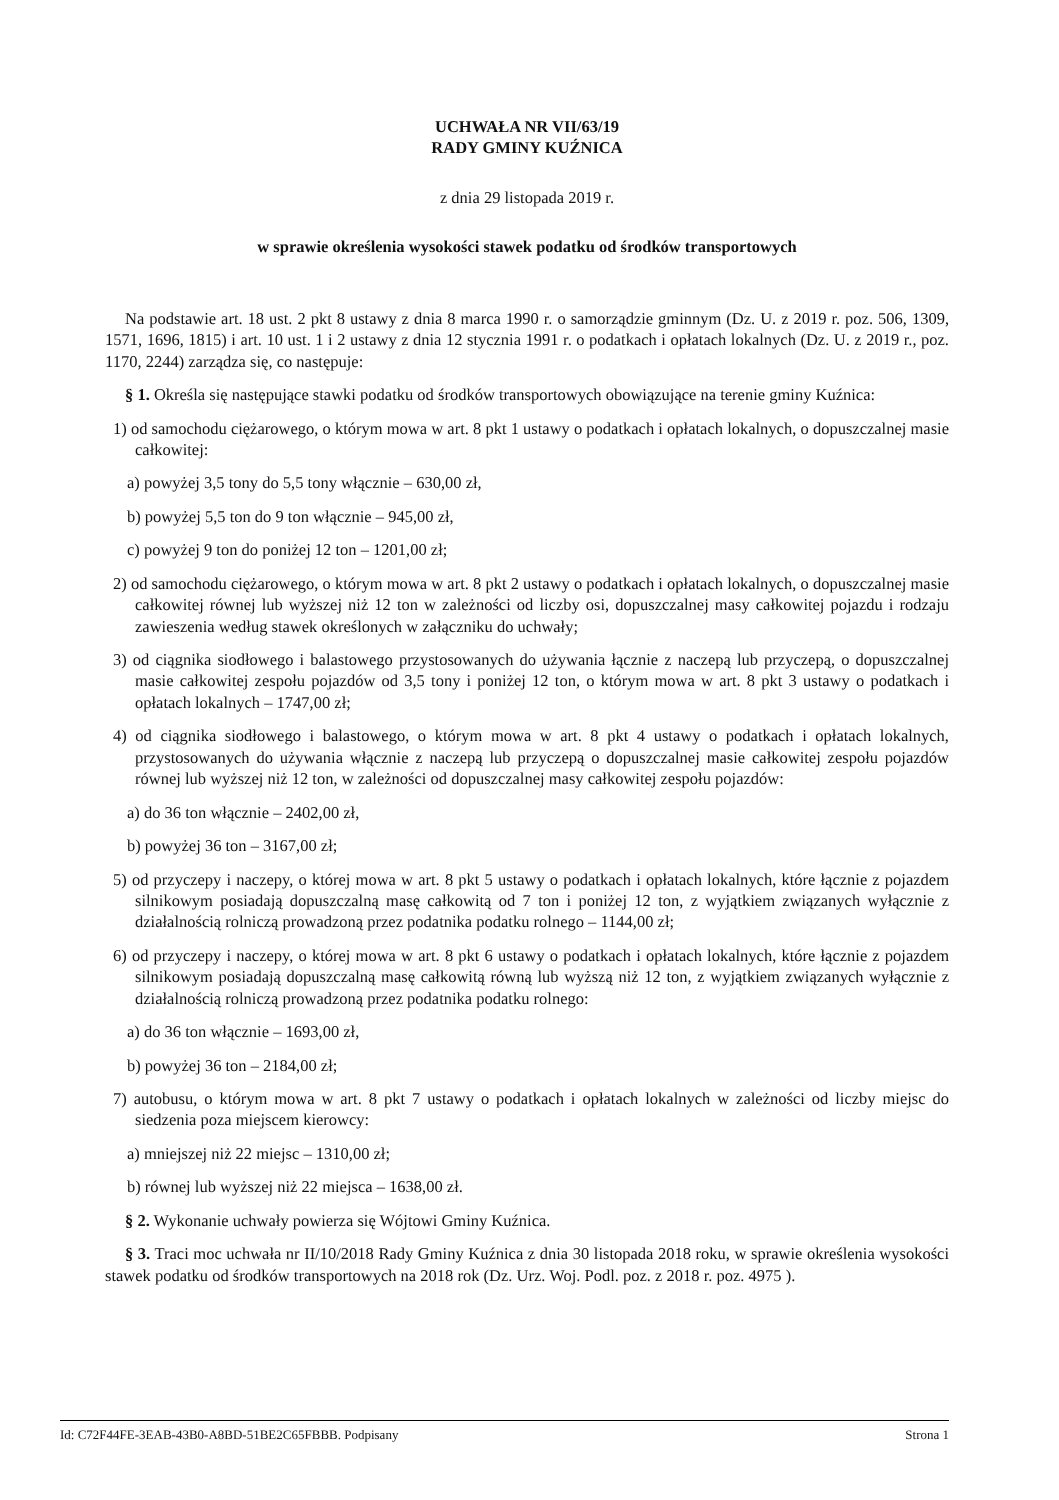UCHWAŁA NR VII/63/19
RADY GMINY KUŹNICA
z dnia 29 listopada 2019 r.
w sprawie określenia wysokości stawek podatku od środków transportowych
Na podstawie art. 18 ust. 2 pkt 8 ustawy z dnia 8 marca 1990 r. o samorządzie gminnym (Dz. U. z 2019 r. poz. 506, 1309, 1571, 1696, 1815) i art. 10 ust. 1 i 2 ustawy z dnia 12 stycznia 1991 r. o podatkach i opłatach lokalnych (Dz. U. z 2019 r., poz. 1170, 2244) zarządza się, co następuje:
§ 1. Określa się następujące stawki podatku od środków transportowych obowiązujące na terenie gminy Kuźnica:
1) od samochodu ciężarowego, o którym mowa w art. 8 pkt 1 ustawy o podatkach i opłatach lokalnych, o dopuszczalnej masie całkowitej:
a) powyżej 3,5 tony do 5,5 tony włącznie – 630,00 zł,
b) powyżej 5,5 ton do 9 ton włącznie – 945,00 zł,
c) powyżej 9 ton do poniżej 12 ton – 1201,00 zł;
2) od samochodu ciężarowego, o którym mowa w art. 8 pkt 2 ustawy o podatkach i opłatach lokalnych, o dopuszczalnej masie całkowitej równej lub wyższej niż 12 ton w zależności od liczby osi, dopuszczalnej masy całkowitej pojazdu i rodzaju zawieszenia według stawek określonych w załączniku do uchwały;
3) od ciągnika siodłowego i balastowego przystosowanych do używania łącznie z naczepą lub przyczepą, o dopuszczalnej masie całkowitej zespołu pojazdów od 3,5 tony i poniżej 12 ton, o którym mowa w art. 8 pkt 3 ustawy o podatkach i opłatach lokalnych – 1747,00 zł;
4) od ciągnika siodłowego i balastowego, o którym mowa w art. 8 pkt 4 ustawy o podatkach i opłatach lokalnych, przystosowanych do używania włącznie z naczepą lub przyczepą o dopuszczalnej masie całkowitej zespołu pojazdów równej lub wyższej niż 12 ton, w zależności od dopuszczalnej masy całkowitej zespołu pojazdów:
a) do 36 ton włącznie – 2402,00 zł,
b) powyżej 36 ton – 3167,00 zł;
5) od przyczepy i naczepy, o której mowa w art. 8 pkt 5 ustawy o podatkach i opłatach lokalnych, które łącznie z pojazdem silnikowym posiadają dopuszczalną masę całkowitą od 7 ton i poniżej 12 ton, z wyjątkiem związanych wyłącznie z działalnością rolniczą prowadzoną przez podatnika podatku rolnego – 1144,00 zł;
6) od przyczepy i naczepy, o której mowa w art. 8 pkt 6 ustawy o podatkach i opłatach lokalnych, które łącznie z pojazdem silnikowym posiadają dopuszczalną masę całkowitą równą lub wyższą niż 12 ton, z wyjątkiem związanych wyłącznie z działalnością rolniczą prowadzoną przez podatnika podatku rolnego:
a) do 36 ton włącznie – 1693,00 zł,
b) powyżej 36 ton – 2184,00 zł;
7) autobusu, o którym mowa w art. 8 pkt 7 ustawy o podatkach i opłatach lokalnych w zależności od liczby miejsc do siedzenia poza miejscem kierowcy:
a) mniejszej niż 22 miejsc – 1310,00 zł;
b) równej lub wyższej niż 22 miejsca – 1638,00 zł.
§ 2. Wykonanie uchwały powierza się Wójtowi Gminy Kuźnica.
§ 3. Traci moc uchwała nr II/10/2018 Rady Gminy Kuźnica z dnia 30 listopada 2018 roku, w sprawie określenia wysokości stawek podatku od środków transportowych na 2018 rok (Dz. Urz. Woj. Podl. poz. z 2018 r. poz. 4975 ).
Id: C72F44FE-3EAB-43B0-A8BD-51BE2C65FBBB. Podpisany Strona 1